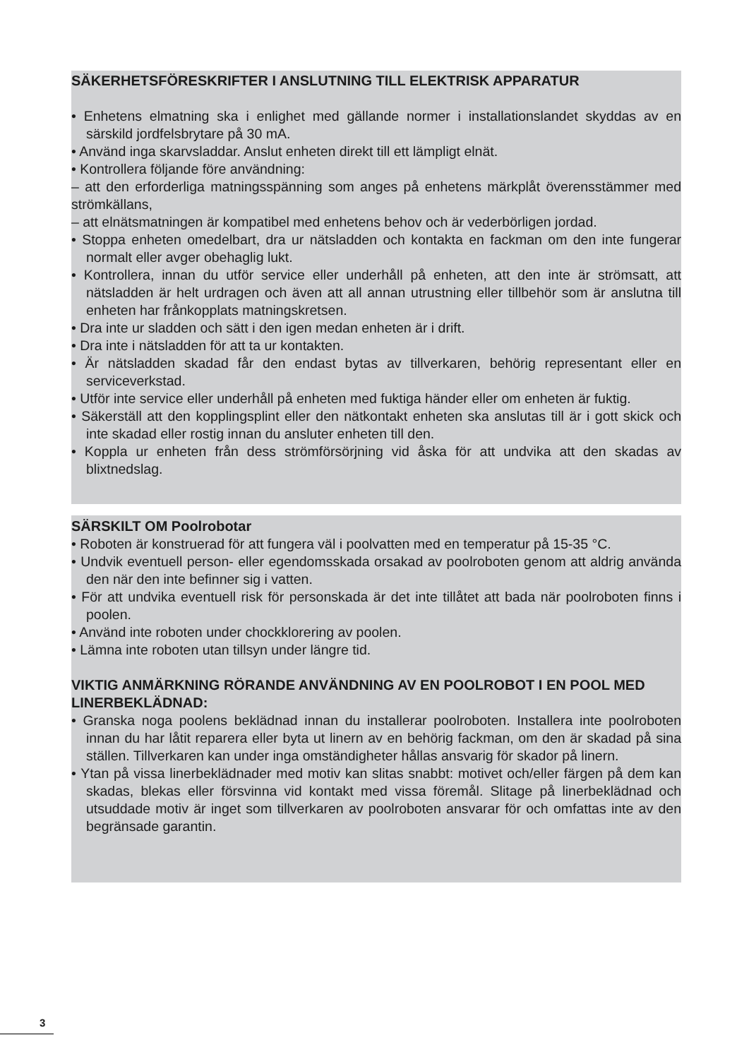SÄKERHETSFÖRESKRIFTER I ANSLUTNING TILL ELEKTRISK APPARATUR
• Enhetens elmatning ska i enlighet med gällande normer i installationslandet skyddas av en särskild jordfelsbrytare på 30 mA.
• Använd inga skarvsladdar. Anslut enheten direkt till ett lämpligt elnät.
• Kontrollera följande före användning:
– att den erforderliga matningsspänning som anges på enhetens märkplåt överensstämmer med strömkällans,
– att elnätsmatningen är kompatibel med enhetens behov och är vederbörligen jordad.
• Stoppa enheten omedelbart, dra ur nätsladden och kontakta en fackman om den inte fungerar normalt eller avger obehaglig lukt.
• Kontrollera, innan du utför service eller underhåll på enheten, att den inte är strömsatt, att nätsladden är helt urdragen och även att all annan utrustning eller tillbehör som är anslutna till enheten har frånkopplats matningskretsen.
• Dra inte ur sladden och sätt i den igen medan enheten är i drift.
• Dra inte i nätsladden för att ta ur kontakten.
• Är nätsladden skadad får den endast bytas av tillverkaren, behörig representant eller en serviceverkstad.
• Utför inte service eller underhåll på enheten med fuktiga händer eller om enheten är fuktig.
• Säkerställ att den kopplingsplint eller den nätkontakt enheten ska anslutas till är i gott skick och inte skadad eller rostig innan du ansluter enheten till den.
• Koppla ur enheten från dess strömförsörjning vid åska för att undvika att den skadas av blixtnedslag.
SÄRSKILT OM Poolrobotar
• Roboten är konstruerad för att fungera väl i poolvatten med en temperatur på 15-35 °C.
• Undvik eventuell person- eller egendomsskada orsakad av poolroboten genom att aldrig använda den när den inte befinner sig i vatten.
• För att undvika eventuell risk för personskada är det inte tillåtet att bada när poolroboten finns i poolen.
• Använd inte roboten under chockklorering av poolen.
• Lämna inte roboten utan tillsyn under längre tid.
VIKTIG ANMÄRKNING RÖRANDE ANVÄNDNING AV EN POOLROBOT I EN POOL MED LINERBEKLÄDNAD:
• Granska noga poolens beklädnad innan du installerar poolroboten. Installera inte poolroboten innan du har låtit reparera eller byta ut linern av en behörig fackman, om den är skadad på sina ställen. Tillverkaren kan under inga omständigheter hållas ansvarig för skador på linern.
• Ytan på vissa linerbeklädnader med motiv kan slitas snabbt: motivet och/eller färgen på dem kan skadas, blekas eller försvinna vid kontakt med vissa föremål. Slitage på linerbeklädnad och utsuddade motiv är inget som tillverkaren av poolroboten ansvarar för och omfattas inte av den begränsade garantin.
3